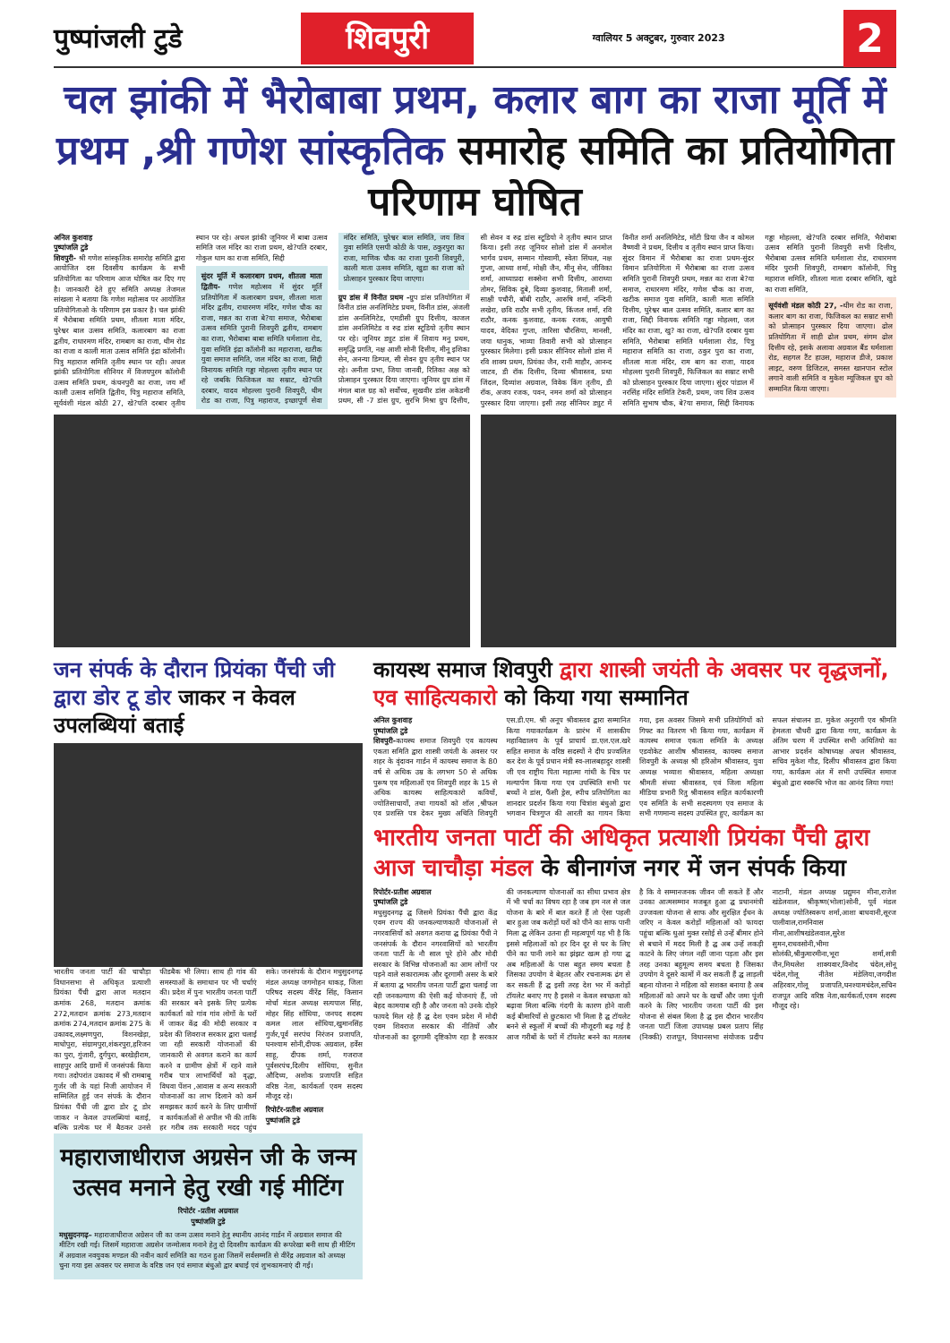पुष्पांजली टुडे शिवपुरी ग्वालियर 5 अक्टुबर, गुरुवार 2023 2
चल झांकी में भैरोबाबा प्रथम, कलार बाग का राजा मूर्ति में प्रथम ,श्री गणेश सांस्कृतिक समारोह समिति का प्रतियोगिता परिणाम घोषित
अनिल कुशवाह
पुष्पांजलि टुडे
शिवपुरी- श्री गणेश सांस्कृतिक समारोह समिति द्वारा आयोजित दस दिवसीय कार्यक्रम के सभी प्रतियोगिता का परिणाम आज घोषित कर दिए गए है। जानकारी देते हुए समिति अध्यक्ष तेजमल सांखला ने बताया कि गणेश महोत्सव पर आयोजित प्रतियोगिताओ के परिणाम इस प्रकार है। चल झांकी में भैरोबाबा समिति प्रथम, शीतला माता मंदिर, घुरेश्वर बाल उत्सव समिति, कलारबाग का राजा द्वतीय, राधारमण मंदिर, रामबाग का राजा, थीम रोड का राजा व काली माता उत्सव समिति इंद्रा कॉलोनी। पित्रु महाराज समिति तृतीय स्थान पर रही। अचल झांकी प्रतियोगिता सीनियर में विजयपुरम कॉलोनी उत्सव समिति प्रथम, कंचनपुरी का राजा, जय माँ काली उत्सव समिति द्वितीय, पित्रु महाराज समिति, सूर्यवंशी मंडल कोठी 27, खे?पति दरबार तृतीय स्थान पर रहे। अचल झांकी जूनियर में बाबा उत्सव समिति जल मंदिर का राजा प्रथम, खे?पति दरबार, गोकुल धाम का राजा समिति, सिद्दी
सुंदर मूर्ति में कलारबाग प्रथम, शीतला माता द्वितीय- गणेश महोत्सव में सुंदर मूर्ति प्रतियोगिता में कलारबाग प्रथम, शीतला माता मंदिर द्वतीय, राधारमण मंदिर, गणेश चौक का राजा, मन्नत का राजा बे?या समाज, भैरोबाबा उत्सव समिति पुरानी शिवपुरी द्वतीय, रामबाग का राजा, भैरोबाबा बाबा समिति धर्मशाला रोड, युवा समिति इंद्रा कॉलोनी का महाराजा, खटीक युवा समाज समिति, जल मंदिर का राजा, सिद्दी विनायक समिति गड्डा मोहल्ला तृतीय स्थान पर रहे जबकि फिजिकल का सम्राट, खे?पति दरबार, यादव मोहल्ला पुरानी शिवपुरी, थीम रोड का राजा, पित्रु महाराज, इच्छापूर्ण सेवा मंदिर समिति, घुरेश्वर बाल समिति, जय शिव युवा समिति एसपी कोठी के पास, ठकुरपुरा का राजा, माणिक चौक का राजा पुरानी शिवपुरी, काली माता उत्सव समिति, खुडा का राजा को प्रोत्साहन पुरस्कार दिया जाएगा।
ग्रुप डांस में विनीत प्रथम -ग्रुप डांस प्रतियोगिता में विनीत डांस अनलिमिटेड प्रथम, विनीत डांस, अंजली डांस अनलिमिटेड, एमडीसी ग्रुप दित्तीय, काजल डांस अनलिमिटेड व रुद्र डांस स्टूडियो तृतीय स्थान पर रहे। जूनियर ड्युट डांस में शिवाय मनु प्रथम, समृद्धि प्रगति, नक्ष आशी सोनी दित्तीय, मीनू इशिका सेन, अनन्या डिम्पल, सी सेवन ग्रुप तृतीय स्थान पर रहे। अनीता प्रभा, जिया जानवी, रितिका अक्ष को प्रोत्साहन पुरस्कार दिया जाएगा। जूनियर ग्रुप डांस में मंगल बाल ग्रह को सर्वोच्च, सुखवीर डांस अकेडमी प्रथम, सी -7 डांस ग्रुप, सुरभि मिश्रा ग्रुप दित्तीय, सी सेवन व रुद्र डांस स्टूडियो ने तृतीय स्थान प्राप्त किया। इसी तरह जूनियर सोलो डांस में अनमोल भार्गव प्रथम, सम्मान गोस्वामी, स्वेता सिंघल, नक्ष गुप्ता, आध्या शर्मा, मोक्षी जैन, मीनू सेन, जीविका शर्मा, आध्याप्रदा सक्सेना सभी दित्तीय, आराध्या तोमर, सिविक दुबे, दिव्या कुशवाह, मिताली शर्मा, साक्षी पचौरी, बॉबी राठौर, आरुषि शर्मा, नन्दिनी लखेरा, छवि राठौर सभी तृतीय, किंजल शर्मा, रवि राठौर, कनक कुशवाह, कनक रजक, आयुषी यादव, वेदिका गुप्ता, तारिसा चौरसिया, मानसी, जया धानुक, भाव्या तिवारी सभी को प्रोत्साहन पुरस्कार मिलेगा। इसी प्रकार सीनियर सोलो डांस में रवि शाक्य प्रथम, प्रियंका जैन, रानी माहौर, आनन्द जाटव, डी रॉक दित्तीय, दिव्या श्रीवास्तव, प्रथा जिंदल, दिव्यांश अग्रवाल, विवेक किंग तृतीय, डी रॉक, अजय रजक, पवन, नमन शर्मा को प्रोत्साहन पुरस्कार दिया जाएगा। इसी तरह सीनियर ड्युट में विनीत शर्मा अनलिमिटेड, मोंटी प्रिया जैन व कोमल वैष्णवी ने प्रथम, दित्तीय व तृतीय स्थान प्राप्त किया। सुंदर विमान में भैरोबाबा का राजा प्रथम-सुंदर विमान प्रतियोगिता में भैरोबाबा का राजा उत्सव समिति पुरानी शिवपुरी प्रथम, मन्नत का राजा बे?या समाज, राधारमण मंदिर, गणेश चौक का राजा, खटीक समाज युवा समिति, काली माता समिति दित्तीय, घुरेश्वर बाल उत्सव समिति, कलार बाग का राजा, सिद्दी विनायक समिति गड्डा मोहल्ला, जल मंदिर का राजा, खु? का राजा, खे?पति दरबार युवा समिति, भैरोबाबा समिति धर्मशाला रोड, पित्रु महाराज समिति का राजा, ठकुर पुरा का राजा, शीतला माता मंदिर, राम बाग का राजा, यादव मोहल्ला पुरानी शिवपुरी, फिजिकल का सम्राट सभी को प्रोत्साहन पुरस्कार दिया जाएगा। सुंदर पांडाल में नरसिंह मंदिर समिति टेकरी, प्रथम, जय शिव उत्सव समिति सुभाष चौक, बे?या समाज, सिद्दी विनायक गड्डा मोहल्ला, खे?पति दरबार समिति, भैरोबाबा उत्सव समिति पुरानी शिवपुरी सभी दित्तीय, भैरोबाबा उत्सव समिति धर्मशाला रोड, राधारमण मंदिर पुरानी शिवपुरी, रामबाग कॉलोनी, पित्रु महाराज समिति, शीतला माता दरबार समिति, खुडे का राजा समिति,
सूर्यवंशी मंडल कोठी 27, -थीम रोड का राजा, कलार बाग का राजा, फिजिकल का सम्राट सभी को प्रोत्साहन पुरस्कार दिया जाएगा। ढोल प्रतियोगिता में शाही ढोल प्रथम, संगम ढोल दित्तीय रहे, इसके अलावा अग्रवाल बैंड धर्मशाला रोड, सहगल टैंट हाउस, महाराज डीजे, प्रकाश लाइट, वरुण डिजिटल, समस्त खानपान स्टोल लगाने वाली समिति व मुकेश म्यूजिकल ग्रुप को सम्मानित किया जाएगा।
जन संपर्क के दौरान प्रियंका पैंची जी द्वारा डोर टू डोर जाकर न केवल उपलब्धियां बताई
भारतीय जनता पार्टी की चाचौड़ा विधानसभा से अधिकृत प्रत्याशी प्रियंका पैंची द्वारा आज मतदान क्रमांक 268, मतदान क्रमांक 272,मतदान क्रमांक 273,मतदान क्रमांक 274,मतदान क्रमांक 275 के उकावद,लक्ष्मणपुरा, विशनखेड़ा, माधोपुरा, संग्रामपुरा,शंकरपुरा,हरिजन का पुरा, गुंजारी, दुर्गपुरा, बरखेड़ीराम, साहपुर आदि ग्रामों में जनसंपर्क किया गया। तदोपरांत उकावद में श्री रामबाबू गुर्जर जी के यहां निजी आयोजन में सम्मिलित हुई जन संपर्क के दौरान प्रियंका पैंची जी द्वारा डोर टू डोर जाकर न केवल उपलब्धियां बताई, बल्कि प्रत्येक घर में बैठकर उनसे फीडबैक भी लिया। साथ ही गांव की समस्याओं के समाधान पर भी चर्चाएं की। प्रदेश में पुनः भारतीय जनता पार्टी की सरकार बने इसके लिए प्रत्येक कार्यकर्ता को गांव गांव लोगों के घरों में जाकर केंद्र की मोदी सरकार व प्रदेश की शिवराज सरकार द्वारा चलाई जा रही सरकारी योजनाओं की जानकारी से अवगत कराने का कार्य करने व ग्रामीण क्षेत्रों में रहने वाले गरीब पात्र लाभार्थियों को वृद्धा, विधवा पेंशन ,आवास व अन्य सरकारी योजनाओं का लाभ दिलाने को कर्म समझकर कार्य करने के लिए ग्रामीणों व कार्यकर्ताओं से अपील भी की ताकि हर गरीब तक सरकारी मदद पहुंच सके। जनसंपर्क के दौरान मधुसुदनगढ़ मंडल अध्यक्ष जगमोहन धाकड़, जिला परिषद सदस्य वीरेंद्र सिंह, किसान मोर्चा मंडल अध्यक्ष सत्यपाल सिंह, मोहर सिंह सोंधिया, जनपद सदस्य कमल लाल सोंधिया,खुमानसिंह गुर्जर,पूर्व सरपंच निरंजन प्रजापति, घनश्याम सोनी,दीपक अग्रवाल, हर्वेस साहू, दीपक शर्मा, गजराज पूर्वसरपंच,दिलीप सोंधिया, सुनीत औदिच्य, अशोक प्रजापति सहित वरिष्ठ नेता, कार्यकर्ता एवम सदस्य मौजूद रहे।
रिपोर्टर-प्रतीश अग्रवाल
पुष्पांजलि टुडे
महाराजाधीराज अग्रसेन जी के जन्म उत्सव मनाने हेतु रखी गई मीटिंग
रिपोर्टर -प्रतीश अग्रवाल
पुष्पांजलि टुडे
मधुसुदनगढ़– महाराजाधीराज अग्रेसन जी का जन्म उत्सव मनाने हेतु स्थानीय आनंद गार्डन में अग्रवाल समाज की मीटिंग रखी गई। जिसमें महाराजा अग्रसेन जन्मोत्सव मनाने हेतु दो दिवसीय कार्यक्रम की रूपरेखा बनी साथ ही मीटिंग में अग्रवाल नवयुवक मण्डल की नवीन कार्य समिति का गठन हुआ जिसमें सर्वसम्मति से वीरेंद्र अग्रवाल को अध्यक्ष चुना गया इस अवसर पर समाज के वरिष्ठ जन एवं समाज बंधुओ द्वार बधाई एवं शुभकामनाएं दी गई।
कायस्थ समाज शिवपुरी द्वारा शास्त्री जयंती के अवसर पर वृद्धजनों, एव साहित्यकारो को किया गया सम्मानित
अनिल कुशवाह
पुष्पांजलि टुडे
शिवपुरी-कायस्थ समाज शिवपुरी एव कायस्थ एकता समिति द्वारा शास्त्री जयंती के अवसर पर शहर के वृंदावन गार्डन में कायस्थ समाज के 80 वर्ष से अधिक उम्र के लगभग 50 से अधिक पुरूष एव महिलाओं एव शिवपुरी शहर के 15 से अधिक कायस्थ साहित्यकारो कवियों, ज्योतिसाचार्यो, तथा गायकों को शॉल ,श्रीफल एव प्रशस्ति पत्र देकर मुख्य अथिति शिवपुरी एस.डी.एम. श्री अनूप श्रीवास्तव द्वारा सम्मानित किया गयाकार्यक्रम के प्रारंभ में शासकीय महाविद्यालय के पूर्व प्राचार्य डा.एल.एल.खरे सहित समाज के वरिष्ठ सदस्यों ने दीप प्रज्वलित कर देश के पूर्व प्रधान मंत्री स्व-लालबहादुर शास्त्री जी एव राष्ट्रीय पिता महात्मा गांधी के चित्र पर मल्यार्पण किया गया एव उपस्थिति सभी पर बच्चों ने डांस, फैंसी ड्रेस, स्पीच प्रतियोगिता का शानदार प्रदर्शन किया गया चित्रांश बंधुओ द्वारा भगवान चित्रगुप्त की आरती का गायन किया गया, इस अवसर जिसमे सभी प्रतियोगियों को गिफ्ट का वितरण भी किया गया, कार्यक्रम में कायस्थ समाज एकता समिति के अध्यक्ष एडवोकेट आशीष श्रीवास्तव, कायस्थ समाज शिवपुरी के अध्यक्ष श्री हरिओम श्रीवास्तव, युवा अध्यक्ष भव्याश श्रीवास्तव, महिला अध्यक्षा श्रीमती संध्या श्रीवास्तव, एवं जिला महिला मीडिया प्रभारी रितु श्रीवास्तव सहित कार्यकारणी एव समिति के सभी सदस्यगण एव समाज के सभी गणमान्य सदस्य उपस्थित हुए, कार्यक्रम का सफल संचालन डा. मुकेश अनुरागी एव श्रीमति हेमलता चौधरी द्वारा किया गया, कार्यक्रम के अंतिम चरण में उपस्थित सभी अथितियो का आभार प्रदर्शन कोषाध्यक्ष अचल श्रीवास्तव, सचिव मुकेश गौड, दिलीप श्रीवास्तव द्वारा किया गया, कार्यक्रम अंत में सभी उपस्थित समाज बंधुओ द्वारा स्वरूचि भोज का आनंद लिया गया!
भारतीय जनता पार्टी की अधिकृत प्रत्याशी प्रियंका पैंची द्वारा आज चाचौड़ा मंडल के बीनागंज नगर में जन संपर्क किया
रिपोर्टर-प्रतीश अग्रवाल
पुष्पांजलि टुडे
मधुसुदनगढ़ द्घ जिसमे प्रियंका पैंची द्वारा केंद्र एवम राज्य की जनकल्याणकारी योजनाओं से नगरवासियों को अवगत कराया द्घ प्रियंका पैंची ने जनसंपर्क के दौरान नगरवासियों को भारतीय जनता पार्टी के नौ साल पूरे होने और मोदी सरकार के विभिन्न योजनाओं का आम लोगों पर पड़ने वाले सकारात्मक और दूरगामी असर के बारे में बताया द्घ भारतीय जनता पार्टी द्वारा चलाई जा रही जनकल्याण की ऐसी कई योजनाएं हैं, जो बेहद कामयाब रही है और जनता को उनके दोहरे फायदे मिल रहे हैं द्घ देश एवम प्रदेश में मोदी एवम शिवराज सरकार की नीतियों और योजनाओं का दूरगामी दृष्टिकोण रहा है सरकार की जनकल्याण योजनाओं का सीधा प्रभाव क्षेत्र में भी चर्चा का विषय रहा है जब हम नल से जल योजना के बारे में बात करते हैं तो ऐसा पहली बार हुआ जब करोड़ों घरों को पीने का साफ पानी मिला द्घ लेकिन उतना ही महत्वपूर्ण यह भी है कि इससे महिलाओं को हर दिन दूर से घर के लिए पीने का पानी लाने का झंझट खत्म हो गया द्घ अब महिलाओं के पास बहुत समय बचता है जिसका उपयोग वे बेहतर और रचनात्मक ढंग से कर सकती हैं द्घ इसी तरह देश भर में करोड़ों टॉयलेट बनाए गए है इससे न केवल स्वच्छता को बढ़ावा मिला बल्कि गंदगी के कारण होने वाली कई बीमारियों से छुटकारा भी मिला है द्घ टॉयलेट बनने से स्कूलों में बच्चों की मौजूदगी बढ़ गई है आज गरीबों के घरों में टॉयलेट बनने का मतलब है कि वे सम्मानजनक जीवन जी सकते हैं और उनका आत्मसम्मान मजबूत हुआ द्घ प्रधानमंत्री उज्जवला योजना से साफ और सुरक्षित ईंधन के जरिए न केवल करोड़ों महिलाओं को फायदा पहुंचा बल्कि धुआं मुक्त रसोई से उन्हें बीमार होने से बचाने में मदद मिली है द्घ अब उन्हें लकड़ी काटने के लिए जंगल नहीं जाना पड़ता और इस तरह उनका बहुमूल्य समय बचता है जिसका उपयोग वे दूसरे कामों में कर सकती हैं द्घ लाड़ली बहना योजना ने महिला को सशक्त बनाया है अब महिलाओं को अपने घर के खर्चों और जमा पूंजी करने के लिए भारतीय जनता पार्टी की इस योजना से संबल मिला है द्घ इस दौरान भारतीय जनता पार्टी जिला उपाध्यक्ष प्रबल प्रताप सिंह (निक्की) राजपूत, विधानसभा संयोजक प्रदीप नाटानी, मंडल अध्यक्ष प्रद्युमन मीना,राजेश खंडेलवाल, श्रीकृष्ण(भोला)सोनी, पूर्व मंडल अध्यक्ष ज्योतिस्वरूप शर्मा,आशा बाधवानी,सूरज पालीवाल,रामनिवास मीना,आशीषखंडेलवाल,सुरेश सुमन,राधवसोनी,भीमा सोलंकी,श्रीकुमारमीना,भूरा शर्मा,सत्री जैन,मिथलेश शाक्यवार,विनोद चंदेल,सोनू चंदेल,गोलू नीतेश मंडेलिया,जगदीश अहिरवार,गोलू प्रजापति,घनश्यामचंदेल,सचिन राजपूत आदि वरिष्ठ नेता,कार्यकर्ता,एवम सदस्य मौजूद रहे।